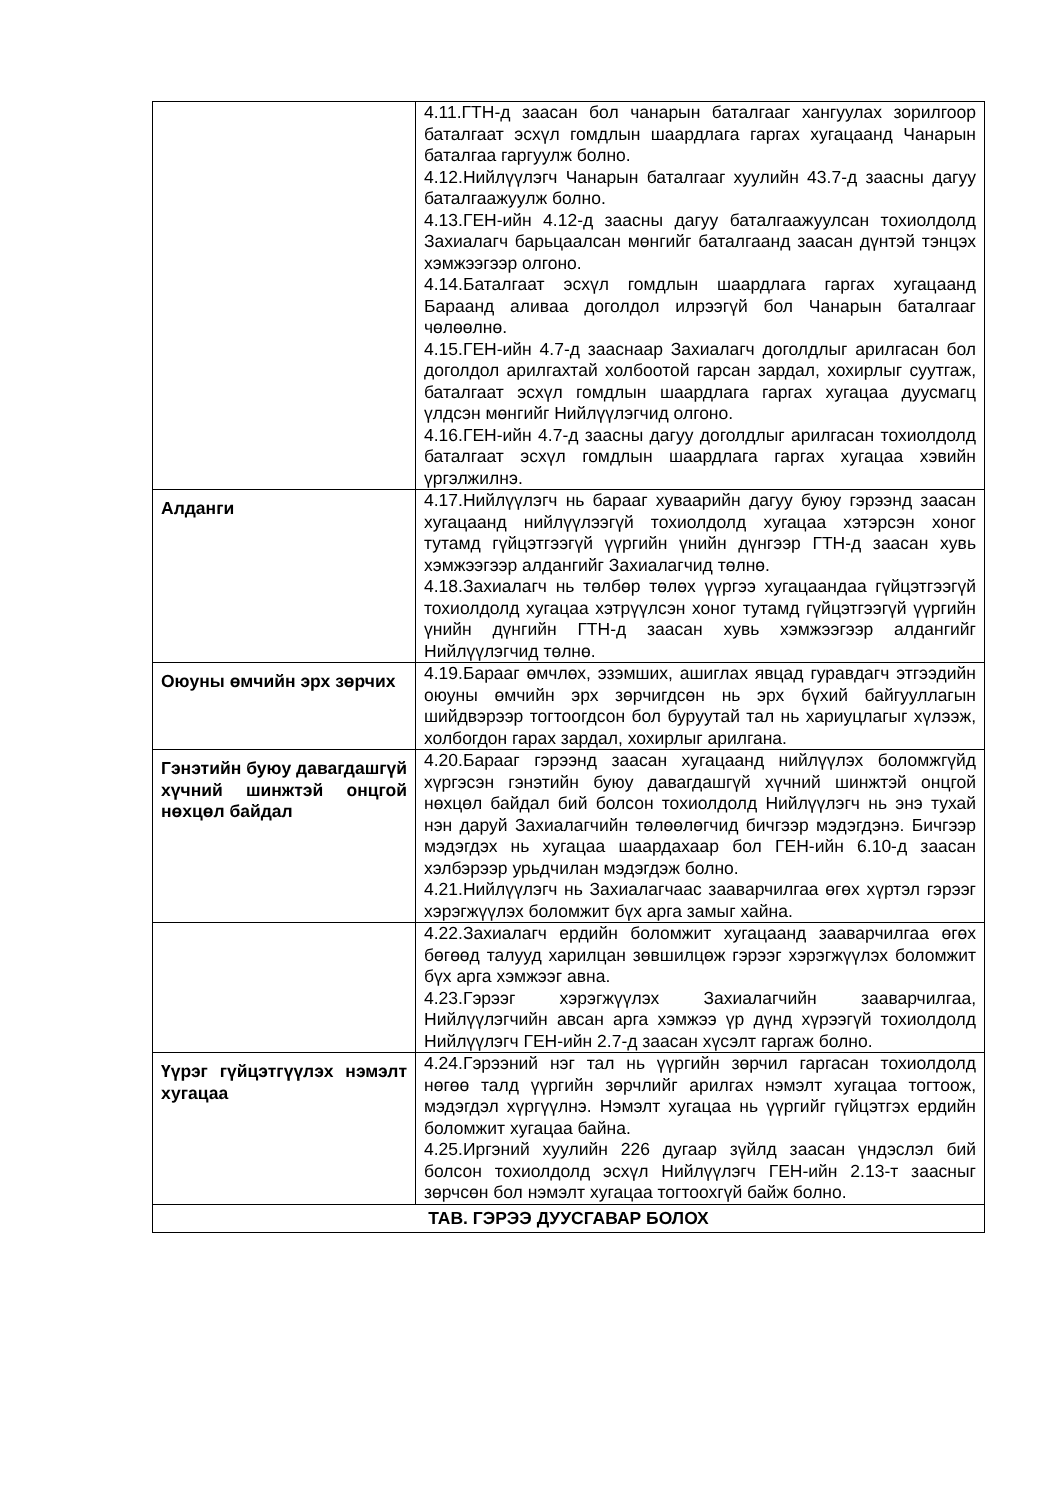| | 4.11.ГТН-д заасан бол чанарын баталгааг хангуулах зорилгоор баталгаат эсхүл гомдлын шаардлага гаргах хугацаанд Чанарын баталгаа гаргуулж болно. 4.12.Нийлүүлэгч Чанарын баталгааг хуулийн 43.7-д заасны дагуу баталгаажуулж болно. 4.13.ГЕН-ийн 4.12-д заасны дагуу баталгаажуулсан тохиолдолд Захиалагч барьцаалсан мөнгийг баталгаанд заасан дүнтэй тэнцэх хэмжээгээр олгоно. 4.14.Баталгаат эсхүл гомдлын шаардлага гаргах хугацаанд Бараанд аливаа доголдол илрээгүй бол Чанарын баталгааг чөлөөлнө. 4.15.ГЕН-ийн 4.7-д зааснаар Захиалагч доголдлыг арилгасан бол доголдол арилгахтай холбоотой гарсан зардал, хохирлыг суутгаж, баталгаат эсхүл гомдлын шаардлага гаргах хугацаа дуусмагц үлдсэн мөнгийг Нийлүүлэгчид олгоно. 4.16.ГЕН-ийн 4.7-д заасны дагуу доголдлыг арилгасан тохиолдолд баталгаат эсхүл гомдлын шаардлага гаргах хугацаа хэвийн үргэлжилнэ. |
| Алданги | 4.17.Нийлүүлэгч нь барааг хуваарийн дагуу буюу гэрээнд заасан хугацаанд нийлүүлээгүй тохиолдолд хугацаа хэтэрсэн хоног тутамд гүйцэтгээгүй үүргийн үнийн дүнгээр ГТН-д заасан хувь хэмжээгээр алдангийг Захиалагчид төлнө. 4.18.Захиалагч нь төлбөр төлөх үүргээ хугацаандаа гүйцэтгээгүй тохиолдолд хугацаа хэтрүүлсэн хоног тутамд гүйцэтгээгүй үүргийн үнийн дүнгийн ГТН-д заасан хувь хэмжээгээр алдангийг Нийлүүлэгчид төлнө. |
| Оюуны өмчийн эрх зөрчих | 4.19.Барааг өмчлөх, эзэмших, ашиглах явцад гуравдагч этгээдийн оюуны өмчийн эрх зөрчигдсөн нь эрх бүхий байгууллагын шийдвэрээр тогтоогдсон бол буруутай тал нь хариуцлагыг хүлээж, холбогдон гарах зардал, хохирлыг арилгана. |
| Гэнэтийн буюу давагдашгүй хүчний шинжтэй онцгой нөхцөл байдал | 4.20.Барааг гэрээнд заасан хугацаанд нийлүүлэх боломжгүйд хүргэсэн гэнэтийн буюу давагдашгүй хүчний шинжтэй онцгой нөхцөл байдал бий болсон тохиолдолд Нийлүүлэгч нь энэ тухай нэн даруй Захиалагчийн төлөөлөгчид бичгээр мэдэгдэнэ. Бичгээр мэдэгдэх нь хугацаа шаардахаар бол ГЕН-ийн 6.10-д заасан хэлбэрээр урьдчилан мэдэгдэж болно. 4.21.Нийлүүлэгч нь Захиалагчаас зааварчилгаа өгөх хүртэл гэрээг хэрэгжүүлэх боломжит бүх арга замыг хайна. |
| | 4.22.Захиалагч ердийн боломжит хугацаанд зааварчилгаа өгөх бөгөөд талууд харилцан зөвшилцөж гэрээг хэрэгжүүлэх боломжит бүх арга хэмжээг авна. 4.23.Гэрээг хэрэгжүүлэх Захиалагчийн зааварчилгаа, Нийлүүлэгчийн авсан арга хэмжээ үр дүнд хүрээгүй тохиолдолд Нийлүүлэгч ГЕН-ийн 2.7-д заасан хүсэлт гаргаж болно. |
| Үүрэг гүйцэтгүүлэх нэмэлт хугацаа | 4.24.Гэрээний нэг тал нь үүргийн зөрчил гаргасан тохиолдолд нөгөө талд үүргийн зөрчлийг арилгах нэмэлт хугацаа тогтоож, мэдэгдэл хүргүүлнэ. Нэмэлт хугацаа нь үүргийг гүйцэтгэх ердийн боломжит хугацаа байна. 4.25.Иргэний хуулийн 226 дугаар зүйлд заасан үндэслэл бий болсон тохиолдолд эсхүл Нийлүүлэгч ГЕН-ийн 2.13-т заасныг зөрчсөн бол нэмэлт хугацаа тогтоохгүй байж болно. |
| ТАВ. ГЭРЭЭ ДУУСГАВАР БОЛОХ | |